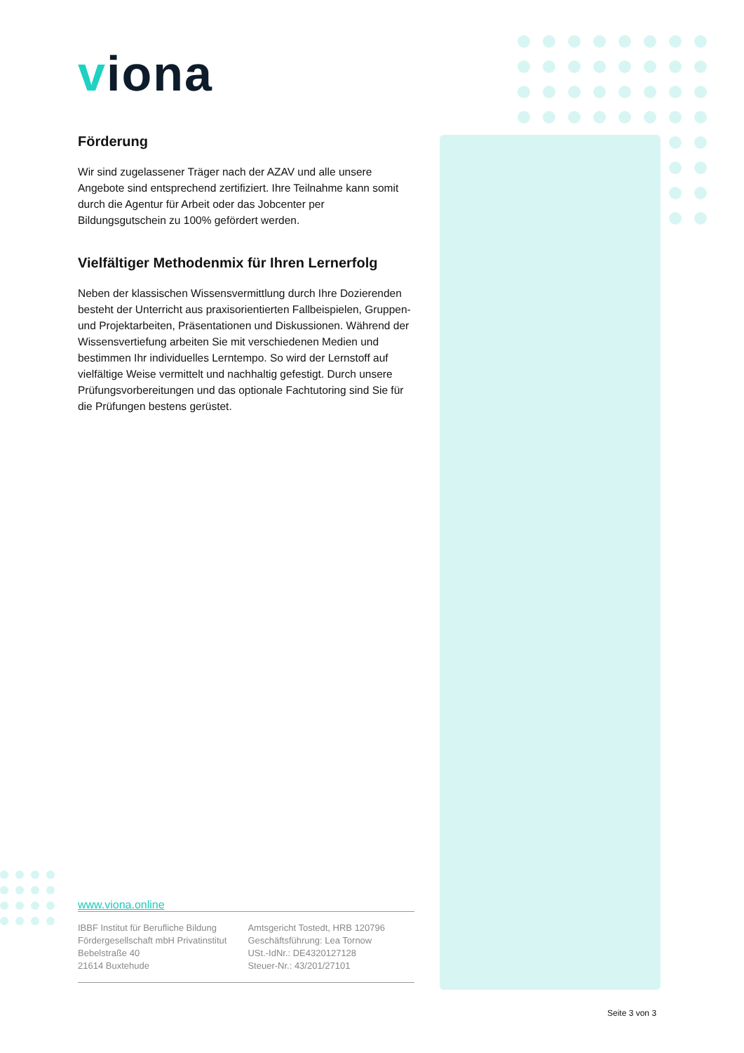viona
Förderung
Wir sind zugelassener Träger nach der AZAV und alle unsere Angebote sind entsprechend zertifiziert. Ihre Teilnahme kann somit durch die Agentur für Arbeit oder das Jobcenter per Bildungsgutschein zu 100% gefördert werden.
Vielfältiger Methodenmix für Ihren Lernerfolg
Neben der klassischen Wissensvermittlung durch Ihre Dozierenden besteht der Unterricht aus praxisorientierten Fallbeispielen, Gruppen- und Projektarbeiten, Präsentationen und Diskussionen. Während der Wissensvertiefung arbeiten Sie mit verschiedenen Medien und bestimmen Ihr individuelles Lerntempo. So wird der Lernstoff auf vielfältige Weise vermittelt und nachhaltig gefestigt. Durch unsere Prüfungsvorbereitungen und das optionale Fachtutoring sind Sie für die Prüfungen bestens gerüstet.
www.viona.online
IBBF Institut für Berufliche Bildung
Fördergesellschaft mbH Privatinstitut
Bebelstraße 40
21614 Buxtehude
Amtsgericht Tostedt, HRB 120796
Geschäftsführung: Lea Tornow
USt.-IdNr.: DE4320127128
Steuer-Nr.: 43/201/27101
Seite 3 von 3